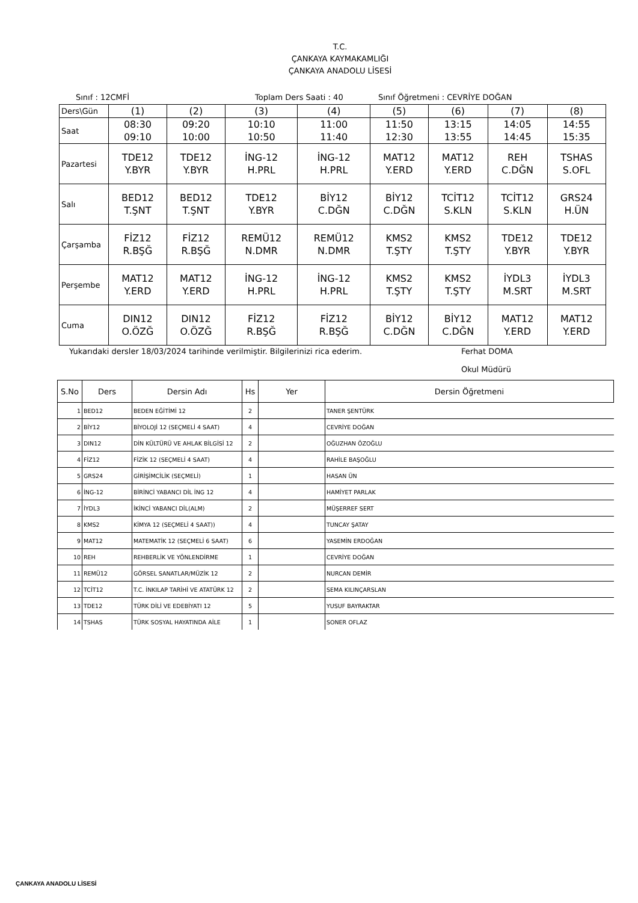T.C.
ÇANKAYA KAYMAKAMLIĞI
ÇANKAYA ANADOLU LİSESİ
Sınıf : 12CMFİ Toplam Ders Saati : 40 Sınıf Öğretmeni : CEVRİYE DOĞAN
| Ders\Gün | (1) | (2) | (3) | (4) | (5) | (6) | (7) | (8) |
| Saat | 08:30 09:10 | 09:20 10:00 | 10:10 10:50 | 11:00 11:40 | 11:50 12:30 | 13:15 13:55 | 14:05 14:45 | 14:55 15:35 |
| Pazartesi | TDE12 Y.BYR | TDE12 Y.BYR | İNG-12 H.PRL | İNG-12 H.PRL | MAT12 Y.ERD | MAT12 Y.ERD | REH C.DĞN | TSHAS S.OFL |
| Salı | BED12 T.ŞNT | BED12 T.ŞNT | TDE12 Y.BYR | BİY12 C.DĞN | BİY12 C.DĞN | TCİT12 S.KLN | TCİT12 S.KLN | GRS24 H.ÜN |
| Çarşamba | FİZ12 R.BŞĞ | FİZ12 R.BŞĞ | REMÜ12 N.DMR | REMÜ12 N.DMR | KMS2 T.ŞTY | KMS2 T.ŞTY | TDE12 Y.BYR | TDE12 Y.BYR |
| Perşembe | MAT12 Y.ERD | MAT12 Y.ERD | İNG-12 H.PRL | İNG-12 H.PRL | KMS2 T.ŞTY | KMS2 T.ŞTY | İYDL3 M.SRT | İYDL3 M.SRT |
| Cuma | DIN12 O.ÖZĞ | DIN12 O.ÖZĞ | FİZ12 R.BŞĞ | FİZ12 R.BŞĞ | BİY12 C.DĞN | BİY12 C.DĞN | MAT12 Y.ERD | MAT12 Y.ERD |
Yukarıdaki dersler 18/03/2024 tarihinde verilmiştir. Bilgilerinizi rica ederim. Ferhat DOMA
Okul Müdürü
| S.No | Ders | Dersin Adı | Hs | Yer | Dersin Öğretmeni |
| --- | --- | --- | --- | --- | --- |
| 1 | BED12 | BEDEN EĞİTİMİ 12 | 2 | | TANER ŞENTÜRK |
| 2 | BİY12 | BİYOLOJİ 12 (SEÇMELİ 4 SAAT) | 4 | | CEVRİYE DOĞAN |
| 3 | DIN12 | DİN KÜLTÜRÜ VE AHLAK BİLGİSİ 12 | 2 | | OĞUZHAN ÖZOĞLU |
| 4 | FİZ12 | FİZİK 12 (SEÇMELİ 4 SAAT) | 4 | | RAHİLE BAŞOĞLU |
| 5 | GRS24 | GİRİŞİMCİLİK (SEÇMELİ) | 1 | | HASAN ÜN |
| 6 | İNG-12 | BİRİNCİ YABANCI DİL İNG 12 | 4 | | HAMİYET PARLAK |
| 7 | İYDL3 | İKİNCİ YABANCI DİL(ALM) | 2 | | MÜŞERREF SERT |
| 8 | KMS2 | KİMYA 12 (SEÇMELİ 4 SAAT)) | 4 | | TUNCAY ŞATAY |
| 9 | MAT12 | MATEMATİK 12 (SEÇMELİ 6 SAAT) | 6 | | YASEMİN ERDOĞAN |
| 10 | REH | REHBERLİK VE YÖNLENDİRME | 1 | | CEVRİYE DOĞAN |
| 11 | REMÜ12 | GÖRSEL SANATLAR/MÜZİK 12 | 2 | | NURCAN DEMİR |
| 12 | TCİT12 | T.C. İNKILAP TARİHİ VE ATATÜRK 12 | 2 | | SEMA KILINÇARSLAN |
| 13 | TDE12 | TÜRK DİLİ VE EDEBİYATI 12 | 5 | | YUSUF BAYRAKTAR |
| 14 | TSHAS | TÜRK SOSYAL HAYATINDA AİLE | 1 | | SONER OFLAZ |
ÇANKAYA ANADOLU LİSESİ